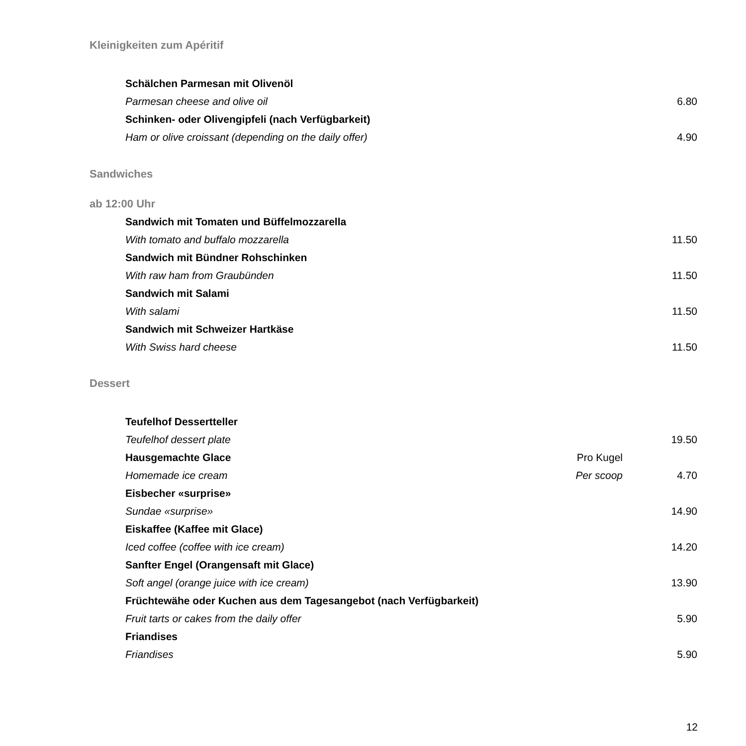Kleinigkeiten zum Apéritif
Schälchen Parmesan mit Olivenöl
Parmesan cheese and olive oil 6.80
Schinken- oder Olivengipfeli (nach Verfügbarkeit)
Ham or olive croissant (depending on the daily offer) 4.90
Sandwiches
ab 12:00 Uhr
Sandwich mit Tomaten und Büffelmozzarella
With tomato and buffalo mozzarella 11.50
Sandwich mit Bündner Rohschinken
With raw ham from Graubünden 11.50
Sandwich mit Salami
With salami 11.50
Sandwich mit Schweizer Hartkäse
With Swiss hard cheese 11.50
Dessert
Teufelhof Dessertteller
Teufelhof dessert plate 19.50
Hausgemachte Glace Pro Kugel
Homemade ice cream Per scoop 4.70
Eisbecher «surprise»
Sundae «surprise» 14.90
Eiskaffee (Kaffee mit Glace)
Iced coffee (coffee with ice cream) 14.20
Sanfter Engel (Orangensaft mit Glace)
Soft angel (orange juice with ice cream) 13.90
Früchtewähe oder Kuchen aus dem Tagesangebot (nach Verfügbarkeit)
Fruit tarts or cakes from the daily offer 5.90
Friandises
Friandises 5.90
12